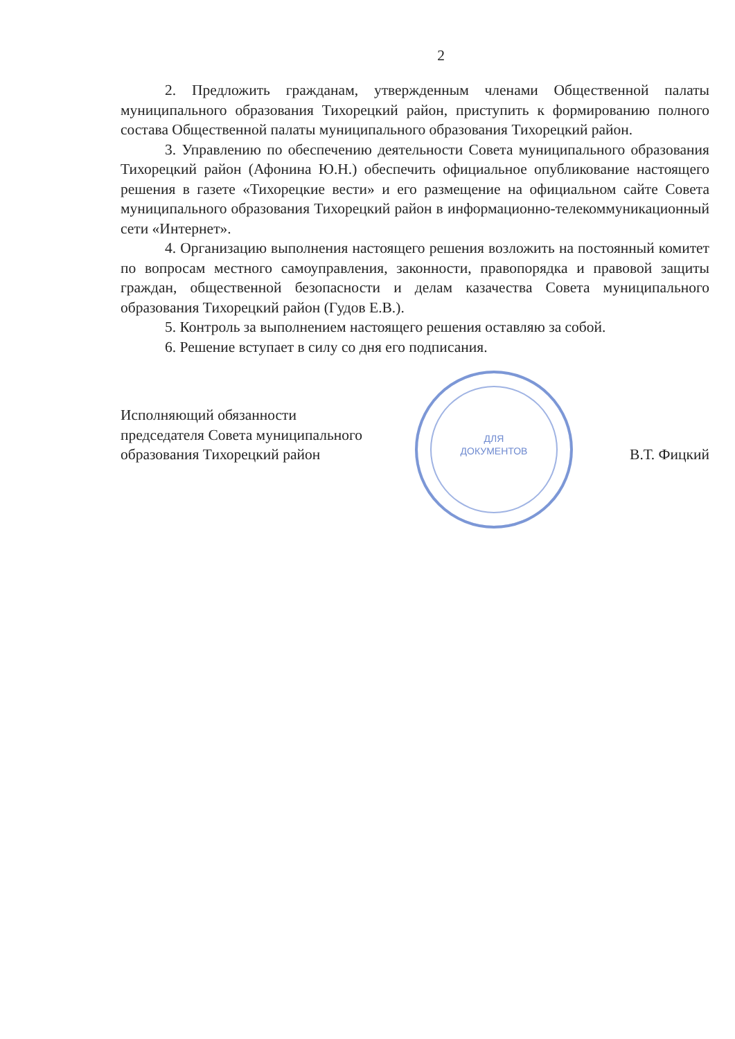2
2. Предложить гражданам, утвержденным членами Общественной палаты муниципального образования Тихорецкий район, приступить к формированию полного состава Общественной палаты муниципального образования Тихорецкий район.
3. Управлению по обеспечению деятельности Совета муниципального образования Тихорецкий район (Афонина Ю.Н.) обеспечить официальное опубликование настоящего решения в газете «Тихорецкие вести» и его размещение на официальном сайте Совета муниципального образования Тихорецкий район в информационно-телекоммуникационный сети «Интернет».
4. Организацию выполнения настоящего решения возложить на постоянный комитет по вопросам местного самоуправления, законности, правопорядка и правовой защиты граждан, общественной безопасности и делам казачества Совета муниципального образования Тихорецкий район (Гудов Е.В.).
5. Контроль за выполнением настоящего решения оставляю за собой.
6. Решение вступает в силу со дня его подписания.
Исполняющий обязанности
председателя Совета муниципального
образования Тихорецкий район
ДЛЯ
ДОКУМЕНТОВ
В.Т. Фицкий